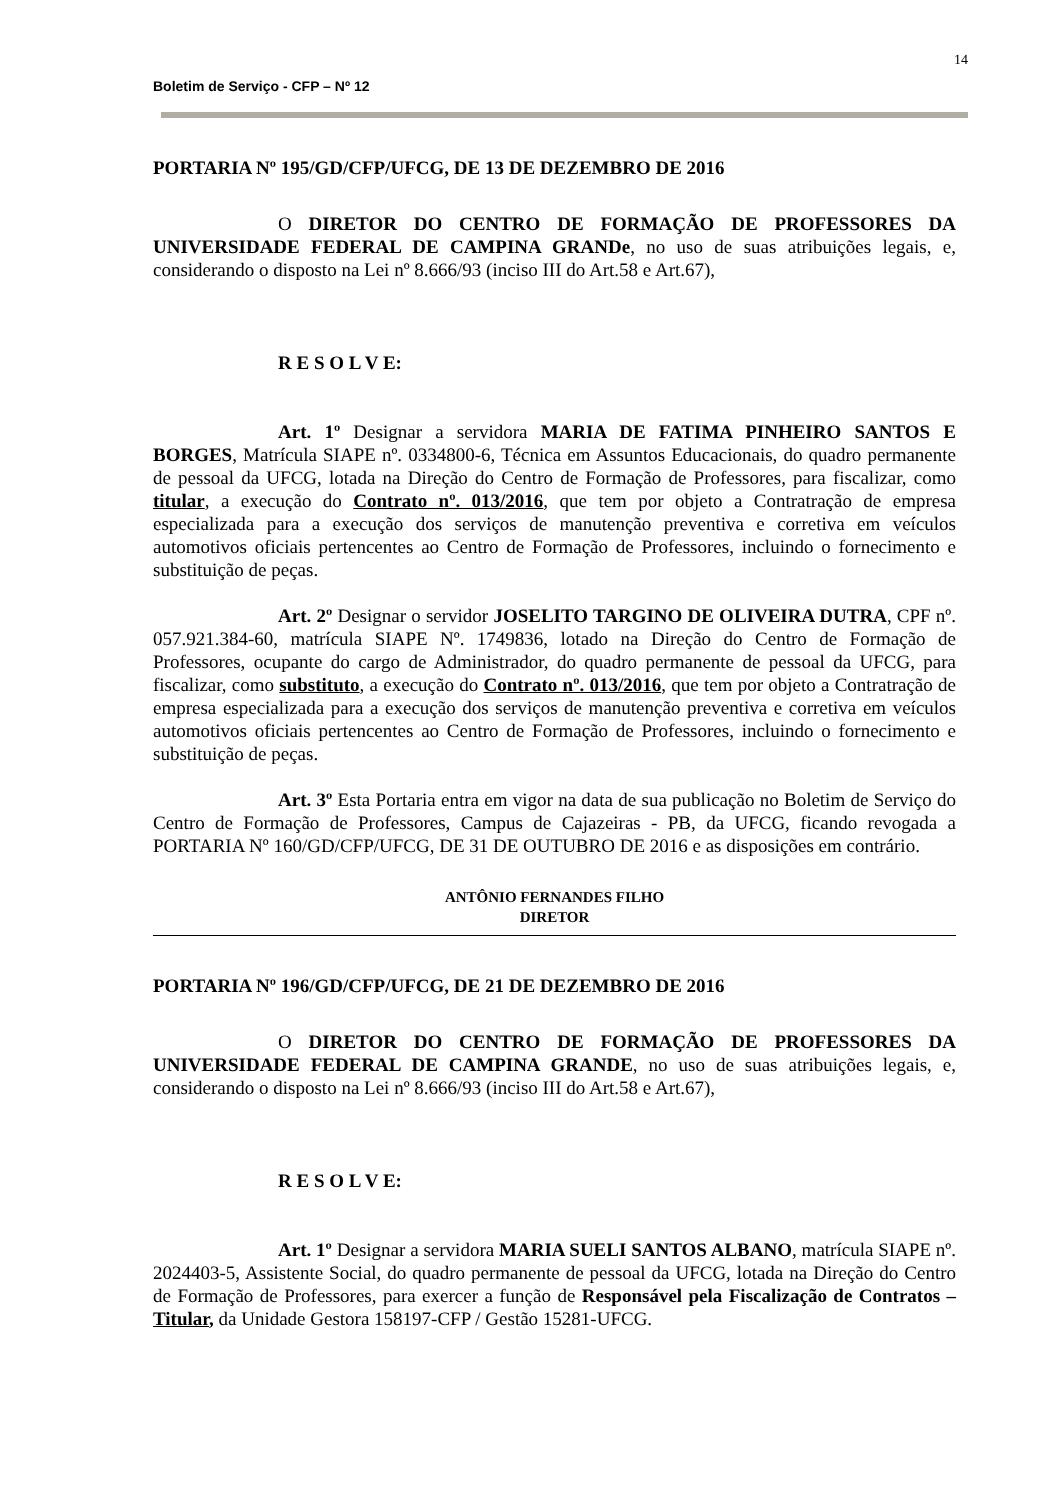14
Boletim de Serviço - CFP – Nº 12
PORTARIA Nº 195/GD/CFP/UFCG, DE 13 DE DEZEMBRO DE 2016
O DIRETOR DO CENTRO DE FORMAÇÃO DE PROFESSORES DA UNIVERSIDADE FEDERAL DE CAMPINA GRANDe, no uso de suas atribuições legais, e, considerando o disposto na Lei nº 8.666/93 (inciso III do Art.58 e Art.67),
R E S O L V E:
Art. 1º Designar a servidora MARIA DE FATIMA PINHEIRO SANTOS E BORGES, Matrícula SIAPE nº. 0334800-6, Técnica em Assuntos Educacionais, do quadro permanente de pessoal da UFCG, lotada na Direção do Centro de Formação de Professores, para fiscalizar, como titular, a execução do Contrato nº. 013/2016, que tem por objeto a Contratração de empresa especializada para a execução dos serviços de manutenção preventiva e corretiva em veículos automotivos oficiais pertencentes ao Centro de Formação de Professores, incluindo o fornecimento e substituição de peças.
Art. 2º Designar o servidor JOSELITO TARGINO DE OLIVEIRA DUTRA, CPF nº. 057.921.384-60, matrícula SIAPE Nº. 1749836, lotado na Direção do Centro de Formação de Professores, ocupante do cargo de Administrador, do quadro permanente de pessoal da UFCG, para fiscalizar, como substituto, a execução do Contrato nº. 013/2016, que tem por objeto a Contratração de empresa especializada para a execução dos serviços de manutenção preventiva e corretiva em veículos automotivos oficiais pertencentes ao Centro de Formação de Professores, incluindo o fornecimento e substituição de peças.
Art. 3º Esta Portaria entra em vigor na data de sua publicação no Boletim de Serviço do Centro de Formação de Professores, Campus de Cajazeiras - PB, da UFCG, ficando revogada a PORTARIA Nº 160/GD/CFP/UFCG, DE 31 DE OUTUBRO DE 2016 e as disposições em contrário.
ANTÔNIO FERNANDES FILHO
DIRETOR
PORTARIA Nº 196/GD/CFP/UFCG, DE 21 DE DEZEMBRO DE 2016
O DIRETOR DO CENTRO DE FORMAÇÃO DE PROFESSORES DA UNIVERSIDADE FEDERAL DE CAMPINA GRANDE, no uso de suas atribuições legais, e, considerando o disposto na Lei nº 8.666/93 (inciso III do Art.58 e Art.67),
R E S O L V E:
Art. 1º Designar a servidora MARIA SUELI SANTOS ALBANO, matrícula SIAPE nº. 2024403-5, Assistente Social, do quadro permanente de pessoal da UFCG, lotada na Direção do Centro de Formação de Professores, para exercer a função de Responsável pela Fiscalização de Contratos – Titular, da Unidade Gestora 158197-CFP / Gestão 15281-UFCG.